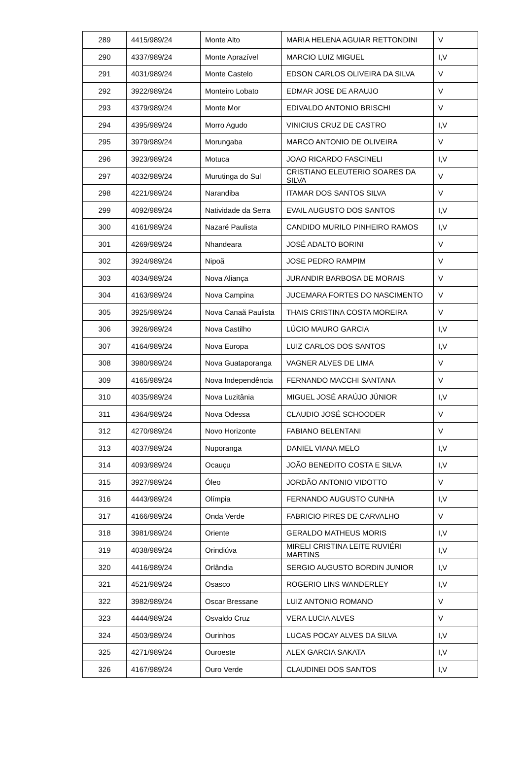| 289 | 4415/989/24 | Monte Alto | MARIA HELENA AGUIAR RETTONDINI | V |
| 290 | 4337/989/24 | Monte Aprazível | MARCIO LUIZ MIGUEL | I,V |
| 291 | 4031/989/24 | Monte Castelo | EDSON CARLOS OLIVEIRA DA SILVA | V |
| 292 | 3922/989/24 | Monteiro Lobato | EDMAR JOSE DE ARAUJO | V |
| 293 | 4379/989/24 | Monte Mor | EDIVALDO ANTONIO BRISCHI | V |
| 294 | 4395/989/24 | Morro Agudo | VINICIUS CRUZ DE CASTRO | I,V |
| 295 | 3979/989/24 | Morungaba | MARCO ANTONIO DE OLIVEIRA | V |
| 296 | 3923/989/24 | Motuca | JOAO RICARDO FASCINELI | I,V |
| 297 | 4032/989/24 | Murutinga do Sul | CRISTIANO ELEUTERIO SOARES DA SILVA | V |
| 298 | 4221/989/24 | Narandiba | ITAMAR DOS SANTOS SILVA | V |
| 299 | 4092/989/24 | Natividade da Serra | EVAIL AUGUSTO DOS SANTOS | I,V |
| 300 | 4161/989/24 | Nazaré Paulista | CANDIDO MURILO PINHEIRO RAMOS | I,V |
| 301 | 4269/989/24 | Nhandeara | JOSÉ ADALTO BORINI | V |
| 302 | 3924/989/24 | Nipoã | JOSE PEDRO RAMPIM | V |
| 303 | 4034/989/24 | Nova Aliança | JURANDIR BARBOSA DE MORAIS | V |
| 304 | 4163/989/24 | Nova Campina | JUCEMARA FORTES DO NASCIMENTO | V |
| 305 | 3925/989/24 | Nova Canaã Paulista | THAIS CRISTINA COSTA MOREIRA | V |
| 306 | 3926/989/24 | Nova Castilho | LÚCIO MAURO GARCIA | I,V |
| 307 | 4164/989/24 | Nova Europa | LUIZ CARLOS DOS SANTOS | I,V |
| 308 | 3980/989/24 | Nova Guataporanga | VAGNER ALVES DE LIMA | V |
| 309 | 4165/989/24 | Nova Independência | FERNANDO MACCHI SANTANA | V |
| 310 | 4035/989/24 | Nova Luzitânia | MIGUEL JOSÉ ARAÚJO JÚNIOR | I,V |
| 311 | 4364/989/24 | Nova Odessa | CLAUDIO JOSÉ SCHOODER | V |
| 312 | 4270/989/24 | Novo Horizonte | FABIANO BELENTANI | V |
| 313 | 4037/989/24 | Nuporanga | DANIEL VIANA MELO | I,V |
| 314 | 4093/989/24 | Ocauçu | JOÃO BENEDITO COSTA E SILVA | I,V |
| 315 | 3927/989/24 | Óleo | JORDÃO ANTONIO VIDOTTO | V |
| 316 | 4443/989/24 | Olímpia | FERNANDO AUGUSTO CUNHA | I,V |
| 317 | 4166/989/24 | Onda Verde | FABRICIO PIRES DE CARVALHO | V |
| 318 | 3981/989/24 | Oriente | GERALDO MATHEUS MORIS | I,V |
| 319 | 4038/989/24 | Orindiúva | MIRELI CRISTINA LEITE RUVIÉRI MARTINS | I,V |
| 320 | 4416/989/24 | Orlândia | SERGIO AUGUSTO BORDIN JUNIOR | I,V |
| 321 | 4521/989/24 | Osasco | ROGERIO LINS WANDERLEY | I,V |
| 322 | 3982/989/24 | Oscar Bressane | LUIZ ANTONIO ROMANO | V |
| 323 | 4444/989/24 | Osvaldo Cruz | VERA LUCIA ALVES | V |
| 324 | 4503/989/24 | Ourinhos | LUCAS POCAY ALVES DA SILVA | I,V |
| 325 | 4271/989/24 | Ouroeste | ALEX GARCIA SAKATA | I,V |
| 326 | 4167/989/24 | Ouro Verde | CLAUDINEI DOS SANTOS | I,V |